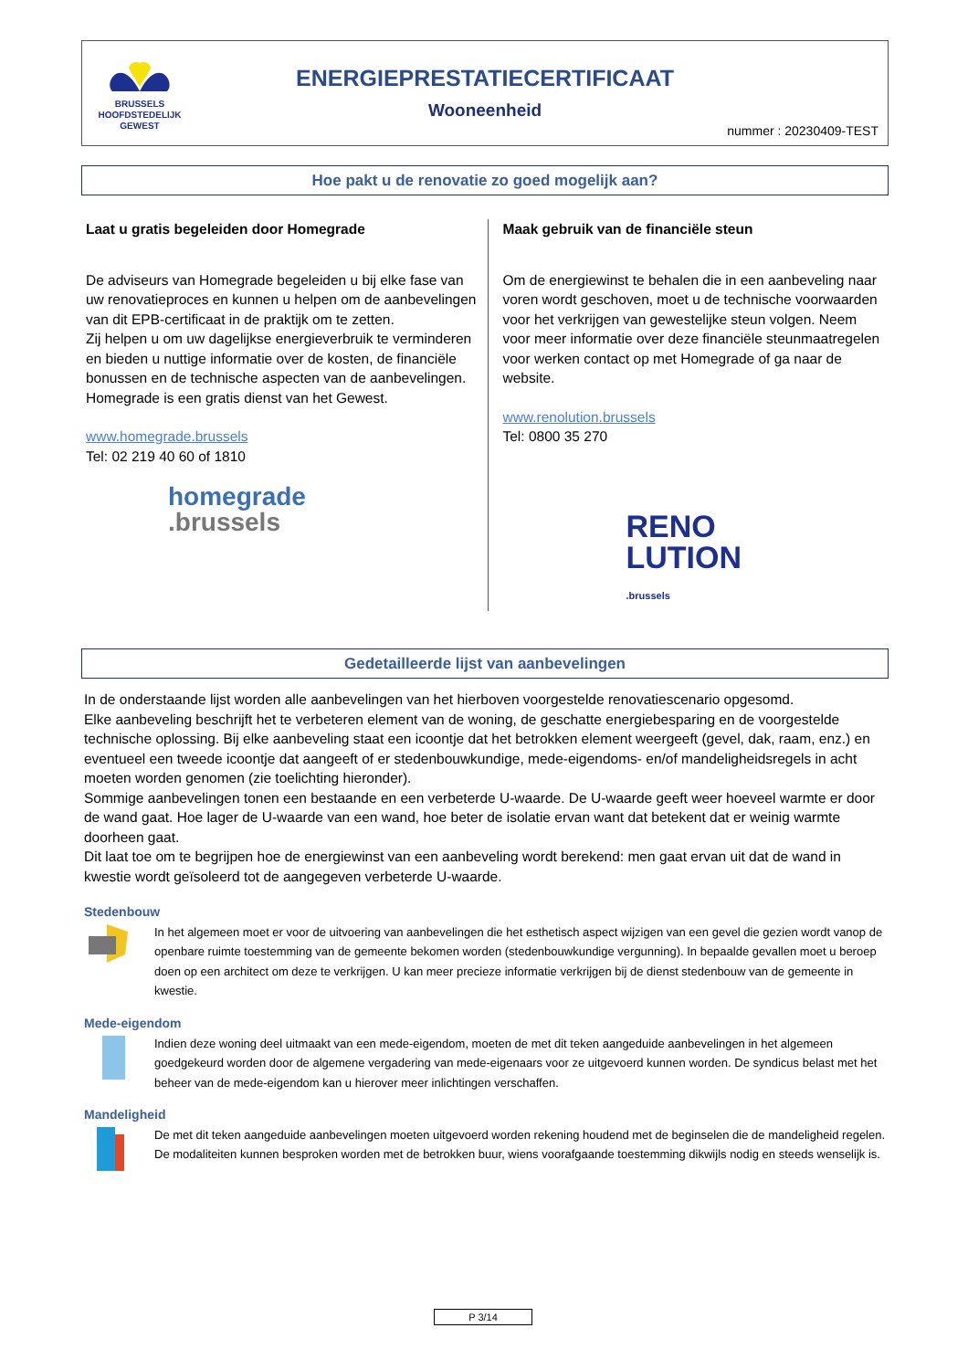BRUSSELS
HOOFDSTEDELIJK
GEWEST
ENERGIEPRESTATIECERTIFICAAT
Wooneenheid
nummer : 20230409-TEST
Hoe pakt u de renovatie zo goed mogelijk aan?
Laat u gratis begeleiden door Homegrade
De adviseurs van Homegrade begeleiden u bij elke fase van uw renovatieproces en kunnen u helpen om de aanbevelingen van dit EPB-certificaat in de praktijk om te zetten.
Zij helpen u om uw dagelijkse energieverbruik te verminderen en bieden u nuttige informatie over de kosten, de financiële bonussen en de technische aspecten van de aanbevelingen. Homegrade is een gratis dienst van het Gewest.
www.homegrade.brussels
Tel: 02 219 40 60 of 1810
homegrade
.brussels
Maak gebruik van de financiële steun
Om de energiewinst te behalen die in een aanbeveling naar voren wordt geschoven, moet u de technische voorwaarden voor het verkrijgen van gewestelijke steun volgen. Neem voor meer informatie over deze financiële steunmaatregelen voor werken contact op met Homegrade of ga naar de website.
www.renolution.brussels
Tel: 0800 35 270
RENO
LUTION
.brussels
Gedetailleerde lijst van aanbevelingen
In de onderstaande lijst worden alle aanbevelingen van het hierboven voorgestelde renovatiescenario opgesomd.
Elke aanbeveling beschrijft het te verbeteren element van de woning, de geschatte energiebesparing en de voorgestelde technische oplossing. Bij elke aanbeveling staat een icoontje dat het betrokken element weergeeft (gevel, dak, raam, enz.) en eventueel een tweede icoontje dat aangeeft of er stedenbouwkundige, mede-eigendoms- en/of mandeligheidsregels in acht moeten worden genomen (zie toelichting hieronder).
Sommige aanbevelingen tonen een bestaande en een verbeterde U-waarde. De U-waarde geeft weer hoeveel warmte er door de wand gaat. Hoe lager de U-waarde van een wand, hoe beter de isolatie ervan want dat betekent dat er weinig warmte doorheen gaat.
Dit laat toe om te begrijpen hoe de energiewinst van een aanbeveling wordt berekend: men gaat ervan uit dat de wand in kwestie wordt geïsoleerd tot de aangegeven verbeterde U-waarde.
Stedenbouw
In het algemeen moet er voor de uitvoering van aanbevelingen die het esthetisch aspect wijzigen van een gevel die gezien wordt vanop de openbare ruimte toestemming van de gemeente bekomen worden (stedenbouwkundige vergunning). In bepaalde gevallen moet u beroep doen op een architect om deze te verkrijgen. U kan meer precieze informatie verkrijgen bij de dienst stedenbouw van de gemeente in kwestie.
Mede-eigendom
Indien deze woning deel uitmaakt van een mede-eigendom, moeten de met dit teken aangeduide aanbevelingen in het algemeen goedgekeurd worden door de algemene vergadering van mede-eigenaars voor ze uitgevoerd kunnen worden. De syndicus belast met het beheer van de mede-eigendom kan u hierover meer inlichtingen verschaffen.
Mandeligheid
De met dit teken aangeduide aanbevelingen moeten uitgevoerd worden rekening houdend met de beginselen die de mandeligheid regelen. De modaliteiten kunnen besproken worden met de betrokken buur, wiens voorafgaande toestemming dikwijls nodig en steeds wenselijk is.
P 3/14